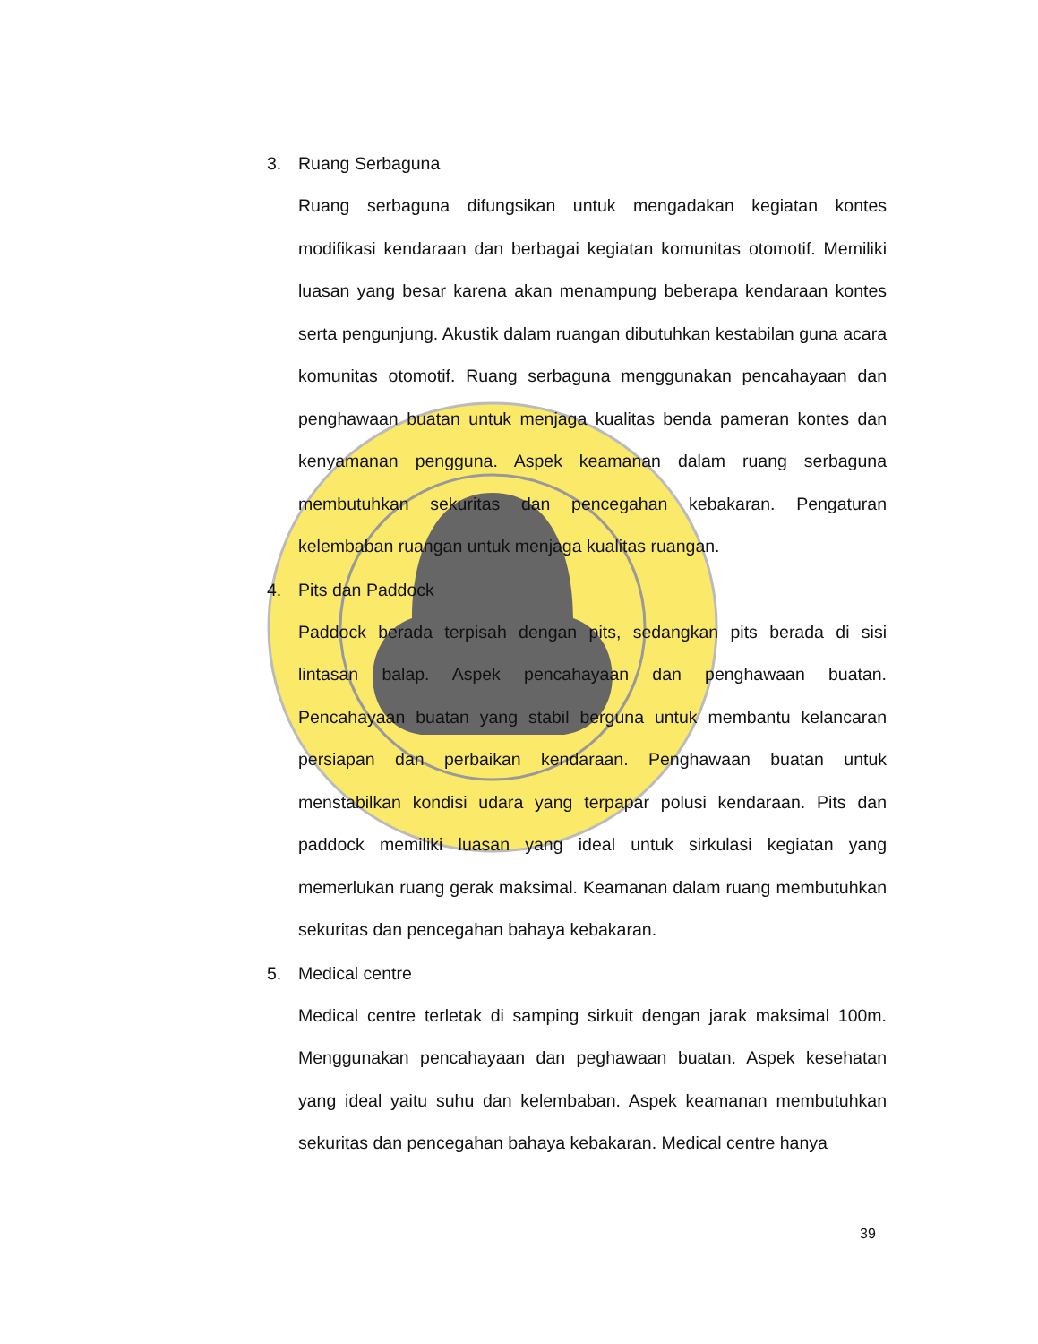3. Ruang Serbaguna
Ruang serbaguna difungsikan untuk mengadakan kegiatan kontes modifikasi kendaraan dan berbagai kegiatan komunitas otomotif. Memiliki luasan yang besar karena akan menampung beberapa kendaraan kontes serta pengunjung. Akustik dalam ruangan dibutuhkan kestabilan guna acara komunitas otomotif. Ruang serbaguna menggunakan pencahayaan dan penghawaan buatan untuk menjaga kualitas benda pameran kontes dan kenyamanan pengguna. Aspek keamanan dalam ruang serbaguna membutuhkan sekuritas dan pencegahan kebakaran. Pengaturan kelembaban ruangan untuk menjaga kualitas ruangan.
4. Pits dan Paddock
Paddock berada terpisah dengan pits, sedangkan pits berada di sisi lintasan balap. Aspek pencahayaan dan penghawaan buatan. Pencahayaan buatan yang stabil berguna untuk membantu kelancaran persiapan dan perbaikan kendaraan. Penghawaan buatan untuk menstabilkan kondisi udara yang terpapar polusi kendaraan. Pits dan paddock memiliki luasan yang ideal untuk sirkulasi kegiatan yang memerlukan ruang gerak maksimal. Keamanan dalam ruang membutuhkan sekuritas dan pencegahan bahaya kebakaran.
5. Medical centre
Medical centre terletak di samping sirkuit dengan jarak maksimal 100m. Menggunakan pencahayaan dan peghawaan buatan. Aspek kesehatan yang ideal yaitu suhu dan kelembaban. Aspek keamanan membutuhkan sekuritas dan pencegahan bahaya kebakaran. Medical centre hanya
39